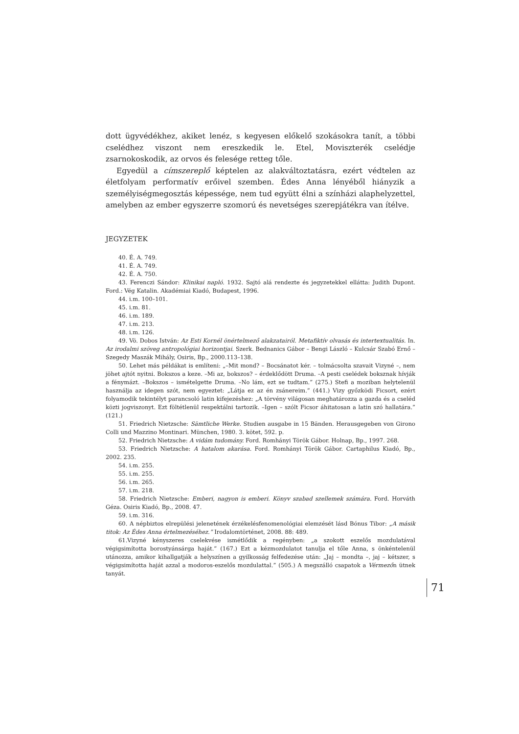dott ügyvédékhez, akiket lenéz, s kegyesen előkelő szokásokra tanít, a többi cselédhez viszont nem ereszkedik le. Etel, Moviszterék cselédje zsarnokoskodik, az orvos és felesége retteg tőle.
Egyedül a címszereplő képtelen az alakváltoztatásra, ezért védtelen az életfolyam performatív erőivel szemben. Édes Anna lényéből hiányzik a személyiségmegosztás képessége, nem tud együtt élni a színházi alaphelyzettel, amelyben az ember egyszerre szomorú és nevetséges szerepjátékra van ítélve.
JEGYZETEK
40. É. A. 749.
41. É. A. 749.
42. É. A. 750.
43. Ferenczi Sándor: Klinikai napló. 1932. Sajtó alá rendezte és jegyzetekkel ellátta: Judith Dupont. Ford.: Vég Katalin. Akadémiai Kiadó, Budapest, 1996.
44. i.m. 100–101.
45. i.m. 81.
46. i.m. 189.
47. i.m. 213.
48. i.m. 126.
49. Vö. Dobos István: Az Esti Kornél önértelmező alakzatairól. Metafiktív olvasás és intertextualitás. In. Az irodalmi szöveg antropológiai horizontjai. Szerk. Bednanics Gábor – Bengi László – Kulcsár Szabó Ernő – Szegedy Maszák Mihály, Osiris, Bp., 2000.113–138.
50. Lehet más példákat is említeni: „–Mit mond? – Bocsánatot kér. – tolmácsolta szavait Vizyné –, nem jöhet ajtót nyitni. Bokszos a keze. –Mi az, bokszos? – érdeklődött Druma. –A pesti cselédek boksznak hívják a fénymázt. –Bokszos – ismételgette Druma. –No lám, ezt se tudtam.” (275.) Stefi a moziban helytelenül használja az idegen szót, nem egyeztet: „Látja ez az én zsánereim.” (441.) Vizy győzködi Ficsort, ezért folyamodik tekintélyt parancsoló latin kifejezéshez: „A törvény világosan meghatározza a gazda és a cseléd közti jogviszonyt. Ezt föltétlenül respektálni tartozik. –Igen – szólt Ficsor áhitatosan a latin szó hallatára.” (121.)
51. Friedrich Nietzsche: Sämtliche Werke. Studien ausgabe in 15 Bänden. Herausgegeben von Girono Colli und Mazzino Montinari. München, 1980. 3. kötet, 592. p.
52. Friedrich Nietzsche: A vidám tudomány. Ford. Romhányi Török Gábor. Holnap, Bp., 1997. 268.
53. Friedrich Nietzsche: A hatalom akarása. Ford. Romhányi Török Gábor. Cartaphilus Kiadó, Bp., 2002. 235.
54. i.m. 255.
55. i.m. 255.
56. i.m. 265.
57. i.m. 218.
58. Friedrich Nietzsche: Emberi, nagyon is emberi. Könyv szabad szellemek számára. Ford. Horváth Géza. Osiris Kiadó, Bp., 2008. 47.
59. i.m. 316.
60. A népbiztos elrepülési jelenetének érzékelésfenomenológiai elemzését lásd Bónus Tibor: „A másik titok: Az Édes Anna értelmezéséhez.” Irodalomtörténet, 2008. 88: 489.
61.Vizyné kényszeres cselekvése ismétlődik a regényben: „a szokott eszelős mozdulatával végigsimította borostyánsárga haját.” (167.) Ezt a kézmozdulatot tanulja el tőle Anna, s önkéntelenül utánozza, amikor kihallgatják a helyszínen a gyilkosság felfedezése után: „Jaj – mondta –, jaj – kétszer, s végigsimította haját azzal a modoros-eszelős mozdulattal.” (505.) A megszálló csapatok a Vérmezőn ütnek tanyát.
71